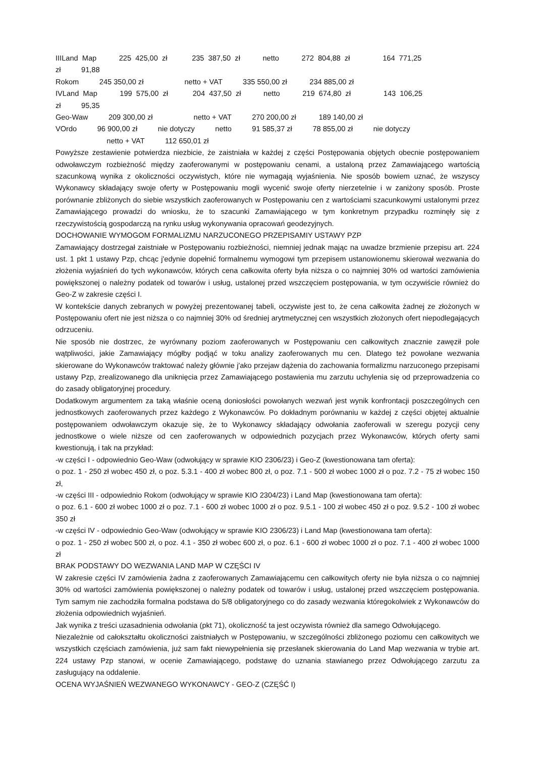IIILand Map 225 425,00 zł 235 387,50 zł netto 272 804,88 zł 164 771,25
zł 91,88
Rokom 245 350,00 zł netto + VAT 335 550,00 zł 234 885,00 zł
IVLand Map 199 575,00 zł 204 437,50 zł netto 219 674,80 zł 143 106,25
zł 95,35
Geo-Waw 209 300,00 zł netto + VAT 270 200,00 zł 189 140,00 zł
VOrdo 96 900,00 zł nie dotyczy netto 91 585,37 zł 78 855,00 zł nie dotyczy
netto + VAT 112 650,01 zł
Powyższe zestawienie potwierdza niezbicie, że zaistniała w każdej z części Postępowania objętych obecnie postępowaniem odwoławczym rozbieżność między zaoferowanymi w postępowaniu cenami, a ustaloną przez Zamawiającego wartością szacunkową wynika z okoliczności oczywistych, które nie wymagają wyjaśnienia. Nie sposób bowiem uznać, że wszyscy Wykonawcy składający swoje oferty w Postępowaniu mogli wycenić swoje oferty nierzetelnie i w zaniżony sposób. Proste porównanie zbliżonych do siebie wszystkich zaoferowanych w Postępowaniu cen z wartościami szacunkowymi ustalonymi przez Zamawiającego prowadzi do wniosku, że to szacunki Zamawiającego w tym konkretnym przypadku rozminęły się z rzeczywistością gospodarczą na rynku usług wykonywania opracowań geodezyjnych.
DOCHOWANIE WYMOGOM FORMALIZMU NARZUCONEGO PRZEPISAMIY USTAWY PZP
Zamawiający dostrzegał zaistniałe w Postępowaniu rozbieżności, niemniej jednak mając na uwadze brzmienie przepisu art. 224 ust. 1 pkt 1 ustawy Pzp, chcąc j'edynie dopełnić formalnemu wymogowi tym przepisem ustanowionemu skierował wezwania do złożenia wyjaśnień do tych wykonawców, których cena całkowita oferty była niższa o co najmniej 30% od wartości zamówienia powiększonej o należny podatek od towarów i usług, ustalonej przed wszczęciem postępowania, w tym oczywiście również do Geo-Z w zakresie części I.
W kontekście danych zebranych w powyżej prezentowanej tabeli, oczywiste jest to, że cena całkowita żadnej ze złożonych w Postępowaniu ofert nie jest niższa o co najmniej 30% od średniej arytmetycznej cen wszystkich złożonych ofert niepodlegających odrzuceniu.
Nie sposób nie dostrzec, że wyrównany poziom zaoferowanych w Postępowaniu cen całkowitych znacznie zawęził pole wątpliwości, jakie Zamawiający mógłby podjąć w toku analizy zaoferowanych mu cen. Dlatego też powołane wezwania skierowane do Wykonawców traktować należy głównie j'ako przejaw dążenia do zachowania formalizmu narzuconego przepisami ustawy Pzp, zrealizowanego dla uniknięcia przez Zamawiającego postawienia mu zarzutu uchylenia się od przeprowadzenia co do zasady obligatoryjnej procedury.
Dodatkowym argumentem za taką właśnie oceną doniosłości powołanych wezwań jest wynik konfrontacji poszczególnych cen jednostkowych zaoferowanych przez każdego z Wykonawców. Po dokładnym porównaniu w każdej z części objętej aktualnie postępowaniem odwoławczym okazuje się, że to Wykonawcy składający odwołania zaoferowali w szeregu pozycji ceny jednostkowe o wiele niższe od cen zaoferowanych w odpowiednich pozycjach przez Wykonawców, których oferty sami kwestionują, i tak na przykład:
-w części I - odpowiednio Geo-Waw (odwołujący w sprawie KIO 2306/23) i Geo-Z (kwestionowana tam oferta):
o poz. 1 - 250 zł wobec 450 zł, o poz. 5.3.1 - 400 zł wobec 800 zł, o poz. 7.1 - 500 zł wobec 1000 zł o poz. 7.2 - 75 zł wobec 150 zł,
-w części III - odpowiednio Rokom (odwołujący w sprawie KIO 2304/23) i Land Map (kwestionowana tam oferta):
o poz. 6.1 - 600 zł wobec 1000 zł o poz. 7.1 - 600 zł wobec 1000 zł o poz. 9.5.1 - 100 zł wobec 450 zł o poz. 9.5.2 - 100 zł wobec 350 zł
-w części IV - odpowiednio Geo-Waw (odwołujący w sprawie KIO 2306/23) i Land Map (kwestionowana tam oferta):
o poz. 1 - 250 zł wobec 500 zł, o poz. 4.1 - 350 zł wobec 600 zł, o poz. 6.1 - 600 zł wobec 1000 zł o poz. 7.1 - 400 zł wobec 1000 zł
BRAK PODSTAWY DO WEZWANIA LAND MAP W CZĘŚCI IV
W zakresie części IV zamówienia żadna z zaoferowanych Zamawiającemu cen całkowitych oferty nie była niższa o co najmniej 30% od wartości zamówienia powiększonej o należny podatek od towarów i usług, ustalonej przed wszczęciem postępowania. Tym samym nie zachodziła formalna podstawa do 5/8 obligatoryjnego co do zasady wezwania któregokolwiek z Wykonawców do złożenia odpowiednich wyjaśnień.
Jak wynika z treści uzasadnienia odwołania (pkt 71), okoliczność ta jest oczywista również dla samego Odwołującego.
Niezależnie od całokształtu okoliczności zaistniałych w Postępowaniu, w szczególności zbliżonego poziomu cen całkowitych we wszystkich częściach zamówienia, już sam fakt niewypełnienia się przesłanek skierowania do Land Map wezwania w trybie art. 224 ustawy Pzp stanowi, w ocenie Zamawiającego, podstawę do uznania stawianego przez Odwołującego zarzutu za zasługujący na oddalenie.
OCENA WYJAŚNIEŃ WEZWANEGO WYKONAWCY - GEO-Z (CZĘŚĆ I)